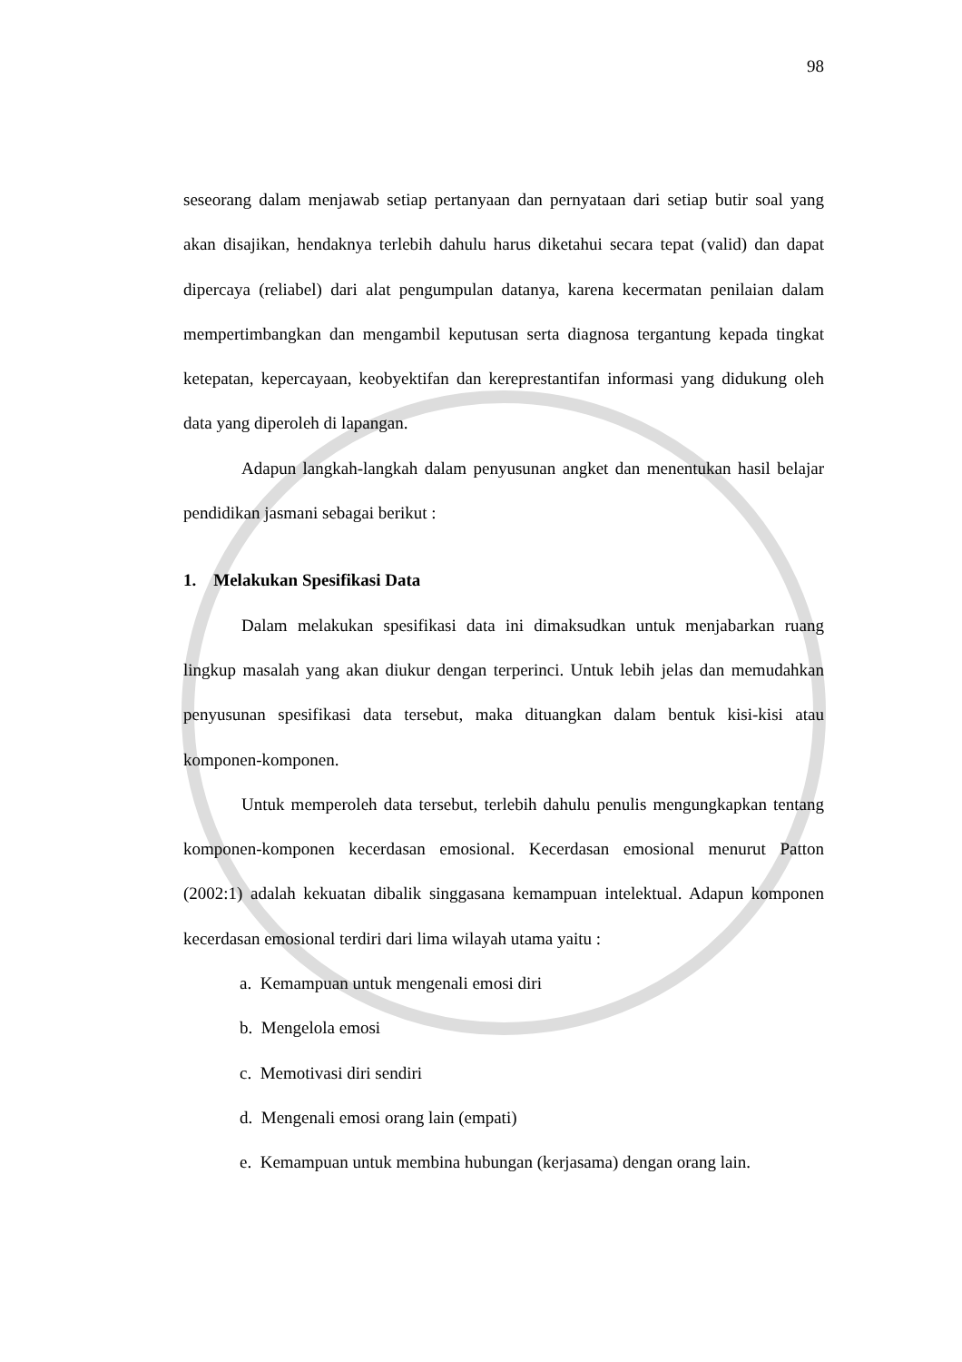98
seseorang dalam menjawab setiap pertanyaan dan pernyataan dari setiap butir soal yang akan disajikan, hendaknya terlebih dahulu harus diketahui secara tepat (valid) dan dapat dipercaya (reliabel) dari alat pengumpulan datanya, karena kecermatan penilaian dalam mempertimbangkan dan mengambil keputusan serta diagnosa tergantung kepada tingkat ketepatan, kepercayaan, keobyektifan dan kereprestantifan informasi yang didukung oleh data yang diperoleh di lapangan.
Adapun langkah-langkah dalam penyusunan angket dan menentukan hasil belajar pendidikan jasmani sebagai berikut :
1. Melakukan Spesifikasi Data
Dalam melakukan spesifikasi data ini dimaksudkan untuk menjabarkan ruang lingkup masalah yang akan diukur dengan terperinci. Untuk lebih jelas dan memudahkan penyusunan spesifikasi data tersebut, maka dituangkan dalam bentuk kisi-kisi atau komponen-komponen.
Untuk memperoleh data tersebut, terlebih dahulu penulis mengungkapkan tentang komponen-komponen kecerdasan emosional. Kecerdasan emosional menurut Patton (2002:1) adalah kekuatan dibalik singgasana kemampuan intelektual. Adapun komponen kecerdasan emosional terdiri dari lima wilayah utama yaitu :
a. Kemampuan untuk mengenali emosi diri
b. Mengelola emosi
c. Memotivasi diri sendiri
d. Mengenali emosi orang lain (empati)
e. Kemampuan untuk membina hubungan (kerjasama) dengan orang lain.